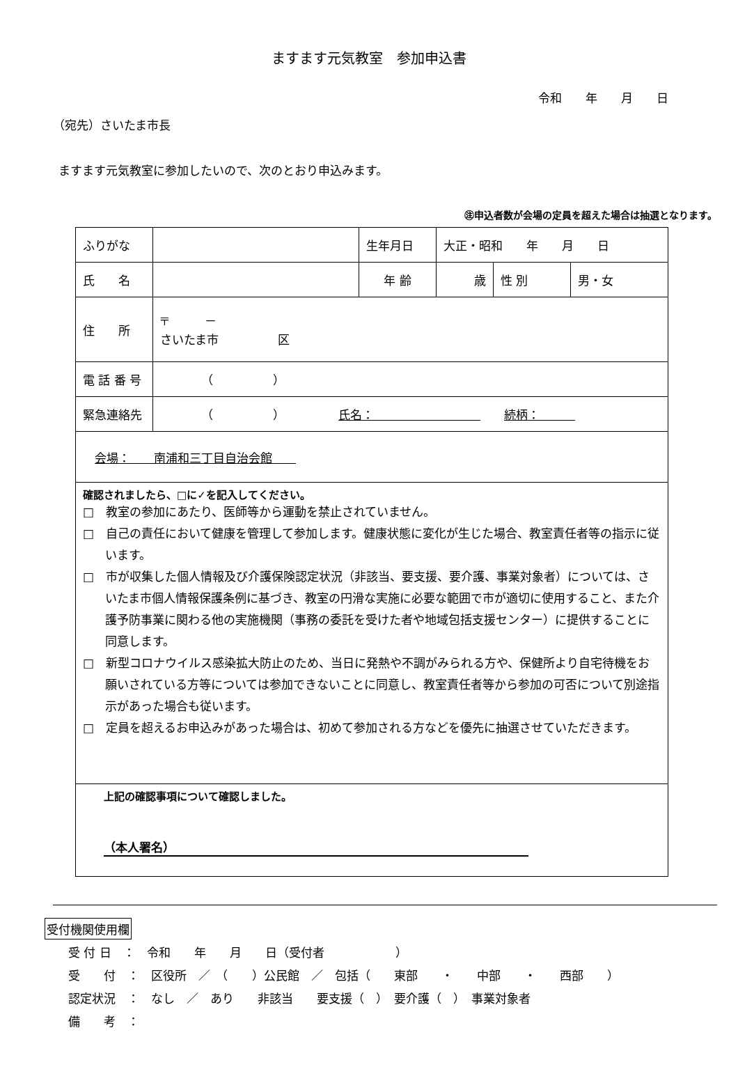ますます元気教室　参加申込書
令和　　年　　月　　日
（宛先）さいたま市長
ますます元気教室に参加したいので、次のとおり申込みます。
㊟申込者数が会場の定員を超えた場合は抽選となります。
| ふりがな | | 生年月日 | 大正・昭和 年 月 日 | | |
| 氏 名 | | 年 齢 | 歳 | 性 別 | 男・女 |
| 住 所 | 〒 － さいたま市 区 | | | | |
| 電 話 番 号 | （ ） | | | | |
| 緊急連絡先 | （ ） 氏名： 続柄： | | | | |
| 会場： 南浦和三丁目自治会館 | | | | | |
| 確認されましたら、□に✓を記入してください。 □ 教室の参加にあたり、医師等から運動を禁止されていません。 □ 自己の責任において健康を管理して参加します。健康状態に変化が生じた場合、教室責任者等の指示に従います。 □ 市が収集した個人情報及び介護保険認定状況（非該当、要支援、要介護、事業対象者）については、さいたま市個人情報保護条例に基づき、教室の円滑な実施に必要な範囲で市が適切に使用すること、また介護予防事業に関わる他の実施機関（事務の委託を受けた者や地域包括支援センター）に提供することに同意します。 □ 新型コロナウイルス感染拡大防止のため、当日に発熱や不調がみられる方や、保健所より自宅待機をお願いされている方等については参加できないことに同意し、教室責任者等から参加の可否について別途指示があった場合も従います。 □ 定員を超えるお申込みがあった場合は、初めて参加される方などを優先に抽選させていただきます。 | | | | | |
| 上記の確認事項について確認しました。 （本人署名） | | | | | |
受付機関使用欄
| 受 付 日 ： 令和 年 月 日（受付者 ） |
| 受 付 ： 区役所 ／ （ ）公民館 ／ 包括（ 東部 ・ 中部 ・ 西部 ） |
| 認定状況 ： なし ／ あり 非該当 要支援（ ） 要介護（ ） 事業対象者 |
| 備 考 ： |